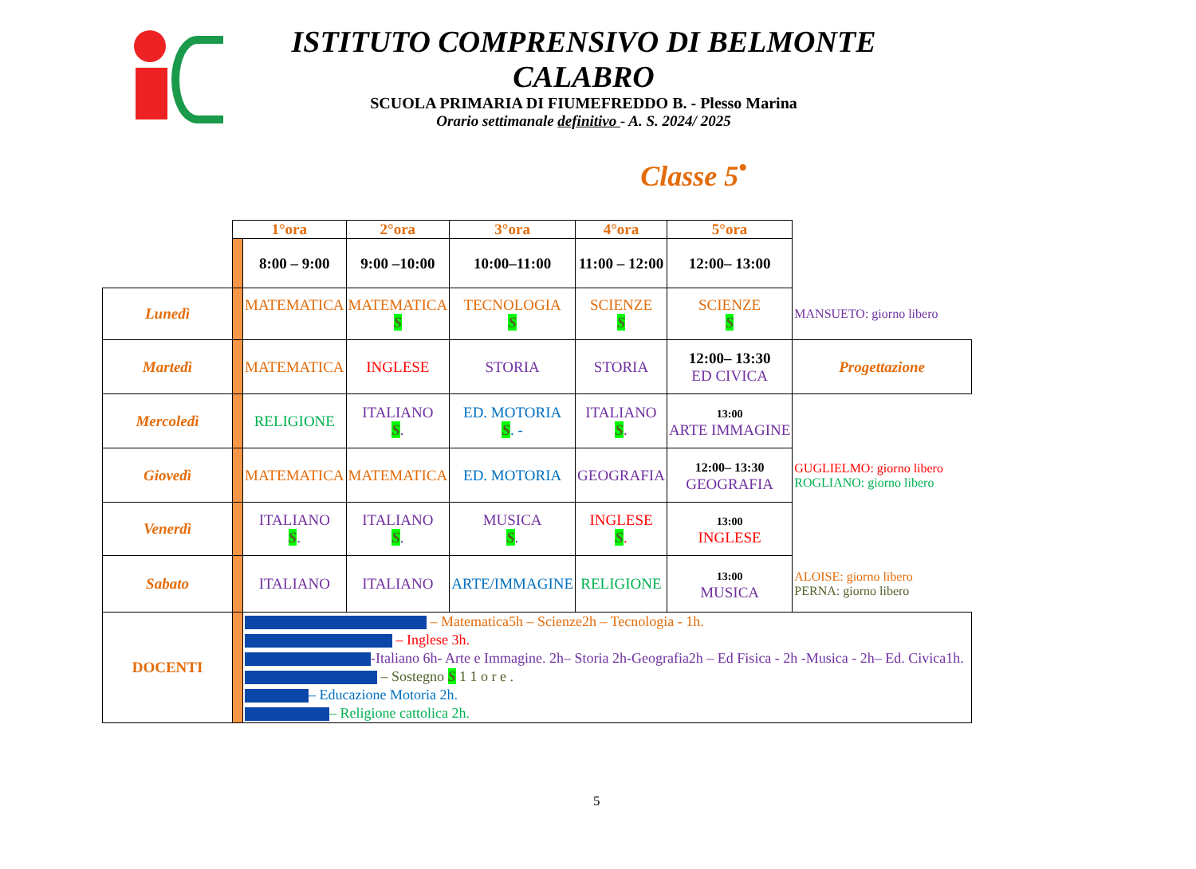ISTITUTO COMPRENSIVO DI BELMONTE CALABRO
SCUOLA PRIMARIA DI FIUMEFREDDO B. - Plesso Marina
Orario settimanale definitivo - A. S. 2024/ 2025
Classe 5<sup>•</sup>
| | 1°ora | | 2°ora | 3°ora | 4°ora | 5°ora | |
| | | 8:00 – 9:00 | 9:00 –10:00 | 10:00–11:00 | 11:00 – 12:00 | 12:00– 13:00 | |
| Lunedì | | MATEMATICA | MATEMATICA S | TECNOLOGIA S | SCIENZE S | SCIENZE S | MANSUETO: giorno libero |
| Martedì | | MATEMATICA | INGLESE | STORIA | STORIA | 12:00– 13:30 ED CIVICA | Progettazione |
| Mercoledì | | RELIGIONE | ITALIANO S . | ED. MOTORIA S . - | ITALIANO S . | 13:00 ARTE IMMAGINE | |
| Giovedì | | MATEMATICA | MATEMATICA | ED. MOTORIA | GEOGRAFIA | 12:00– 13:30 GEOGRAFIA | GUGLIELMO: giorno libero ROGLIANO: giorno libero |
| Venerdì | | ITALIANO S . | ITALIANO S . | MUSICA S . | INGLESE S . | 13:00 INGLESE | |
| Sabato | | ITALIANO | ITALIANO | ARTE/IMMAGINE | RELIGIONE | 13:00 MUSICA | ALOISE: giorno libero PERNA: giorno libero |
| DOCENTI | | – Matematica5h – Scienze2h – Tecnologia - 1h. – Inglese 3h. -Italiano 6h- Arte e Immagine. 2h– Storia 2h-Geografia2h – Ed Fisica - 2h -Musica - 2h– Ed. Civica1h. – Sostegno S 1 1 o r e . – Educazione Motoria 2h. – Religione cattolica 2h. | | | | | |
5